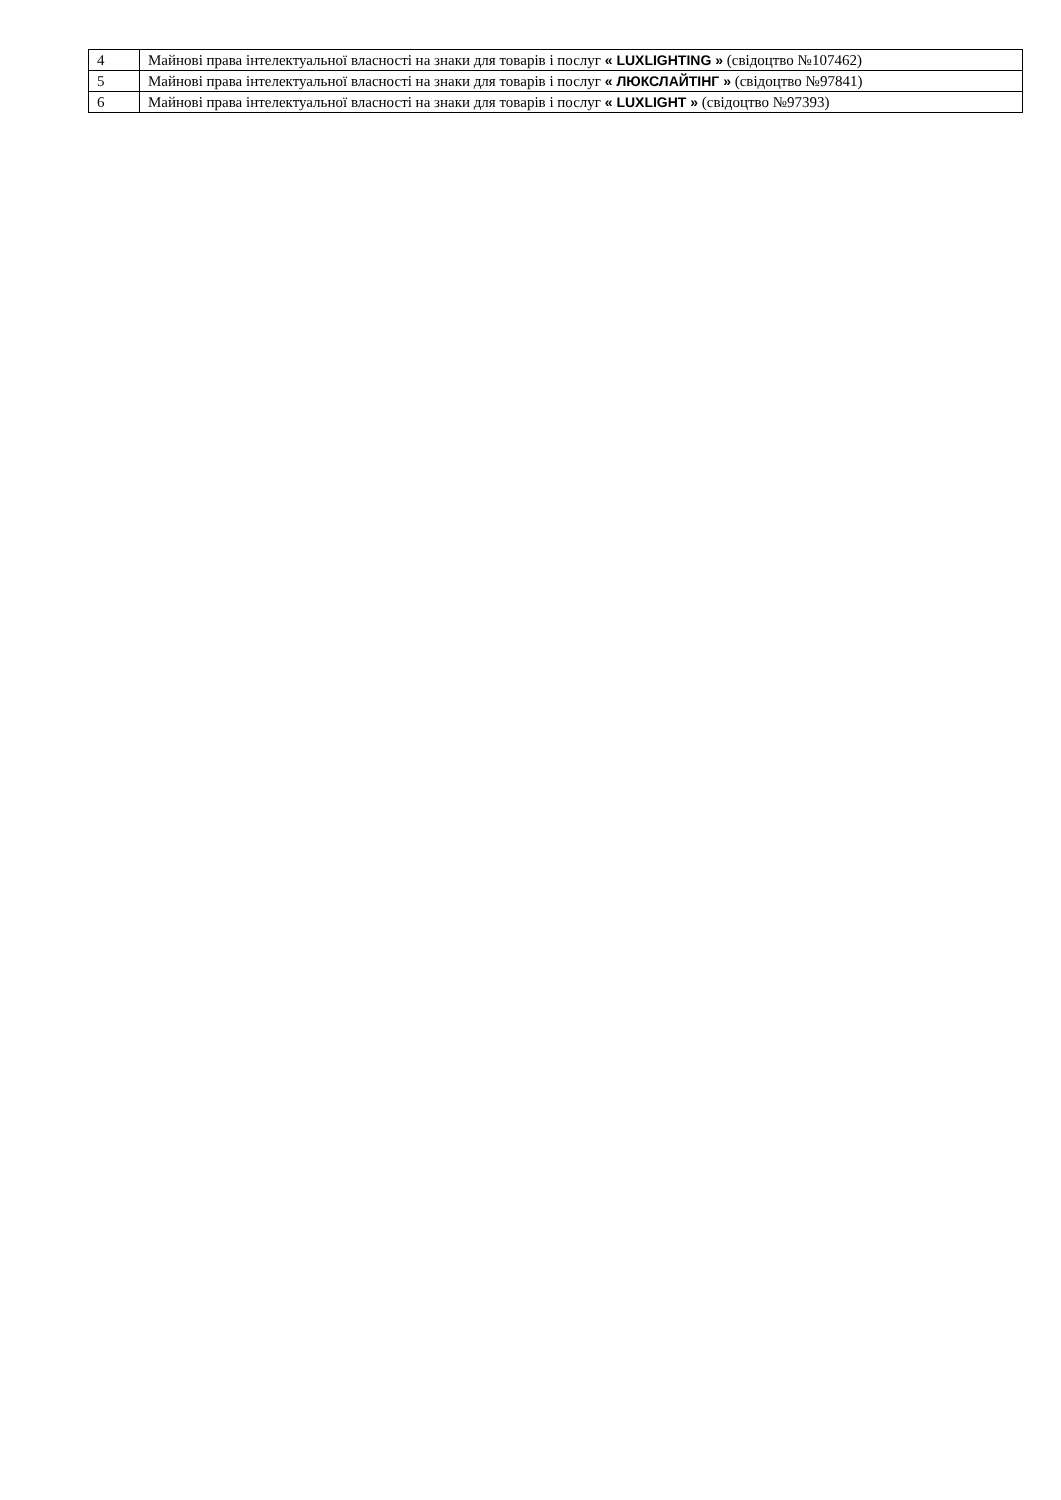| 4 | Майнові права інтелектуальної власності на знаки для товарів і послуг « LUXLIGHTING » (свідоцтво №107462) |
| 5 | Майнові права інтелектуальної власності на знаки для товарів і послуг « ЛЮКСЛАЙТІНГ » (свідоцтво №97841) |
| 6 | Майнові права інтелектуальної власності на знаки для товарів і послуг « LUXLIGHT » (свідоцтво №97393) |